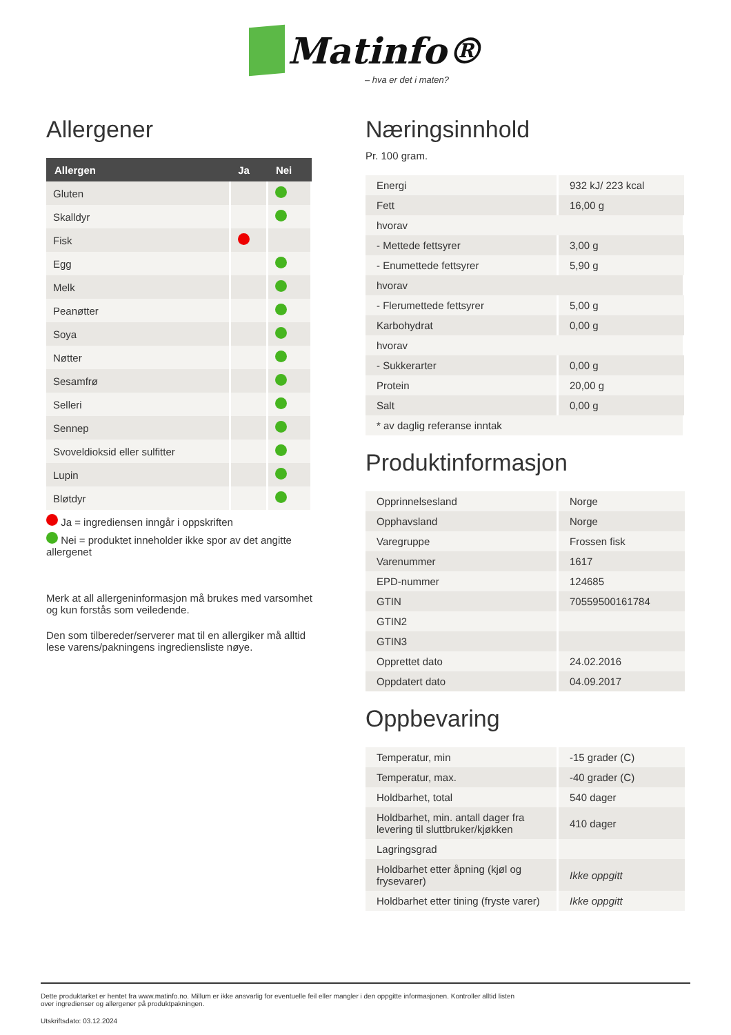Matinfo®
– hva er det i maten?
Allergener
| Allergen | Ja | Nei |
| --- | --- | --- |
| Gluten | | |
| Skalldyr | | |
| Fisk | | |
| Egg | | |
| Melk | | |
| Peanøtter | | |
| Soya | | |
| Nøtter | | |
| Sesamfrø | | |
| Selleri | | |
| Sennep | | |
| Svoveldioksid eller sulfitter | | |
| Lupin | | |
| Bløtdyr | | |
Ja = ingrediensen inngår i oppskriften
Nei = produktet inneholder ikke spor av det angitte allergenet
Merk at all allergeninformasjon må brukes med varsomhet og kun forstås som veiledende.
Den som tilbereder/serverer mat til en allergiker må alltid lese varens/pakningens ingrediensliste nøye.
Næringsinnhold
Pr. 100 gram.
| Energi | 932 kJ/ 223 kcal |
| Fett | 16,00 g |
| hvorav | |
| - Mettede fettsyrer | 3,00 g |
| - Enumettede fettsyrer | 5,90 g |
| hvorav | |
| - Flerumettede fettsyrer | 5,00 g |
| Karbohydrat | 0,00 g |
| hvorav | |
| - Sukkerarter | 0,00 g |
| Protein | 20,00 g |
| Salt | 0,00 g |
| * av daglig referanse inntak | |
Produktinformasjon
| Opprinnelsesland | Norge |
| Opphavsland | Norge |
| Varegruppe | Frossen fisk |
| Varenummer | 1617 |
| EPD-nummer | 124685 |
| GTIN | 70559500161784 |
| GTIN2 | |
| GTIN3 | |
| Opprettet dato | 24.02.2016 |
| Oppdatert dato | 04.09.2017 |
Oppbevaring
| Temperatur, min | -15 grader (C) |
| Temperatur, max. | -40 grader (C) |
| Holdbarhet, total | 540 dager |
| Holdbarhet, min. antall dager fra levering til sluttbruker/kjøkken | 410 dager |
| Lagringsgrad | |
| Holdbarhet etter åpning (kjøl og frysevarer) | Ikke oppgitt |
| Holdbarhet etter tining (fryste varer) | Ikke oppgitt |
Dette produktarket er hentet fra www.matinfo.no. Millum er ikke ansvarlig for eventuelle feil eller mangler i den oppgitte informasjonen. Kontroller alltid listen
over ingredienser og allergener på produktpakningen.
Utskriftsdato: 03.12.2024